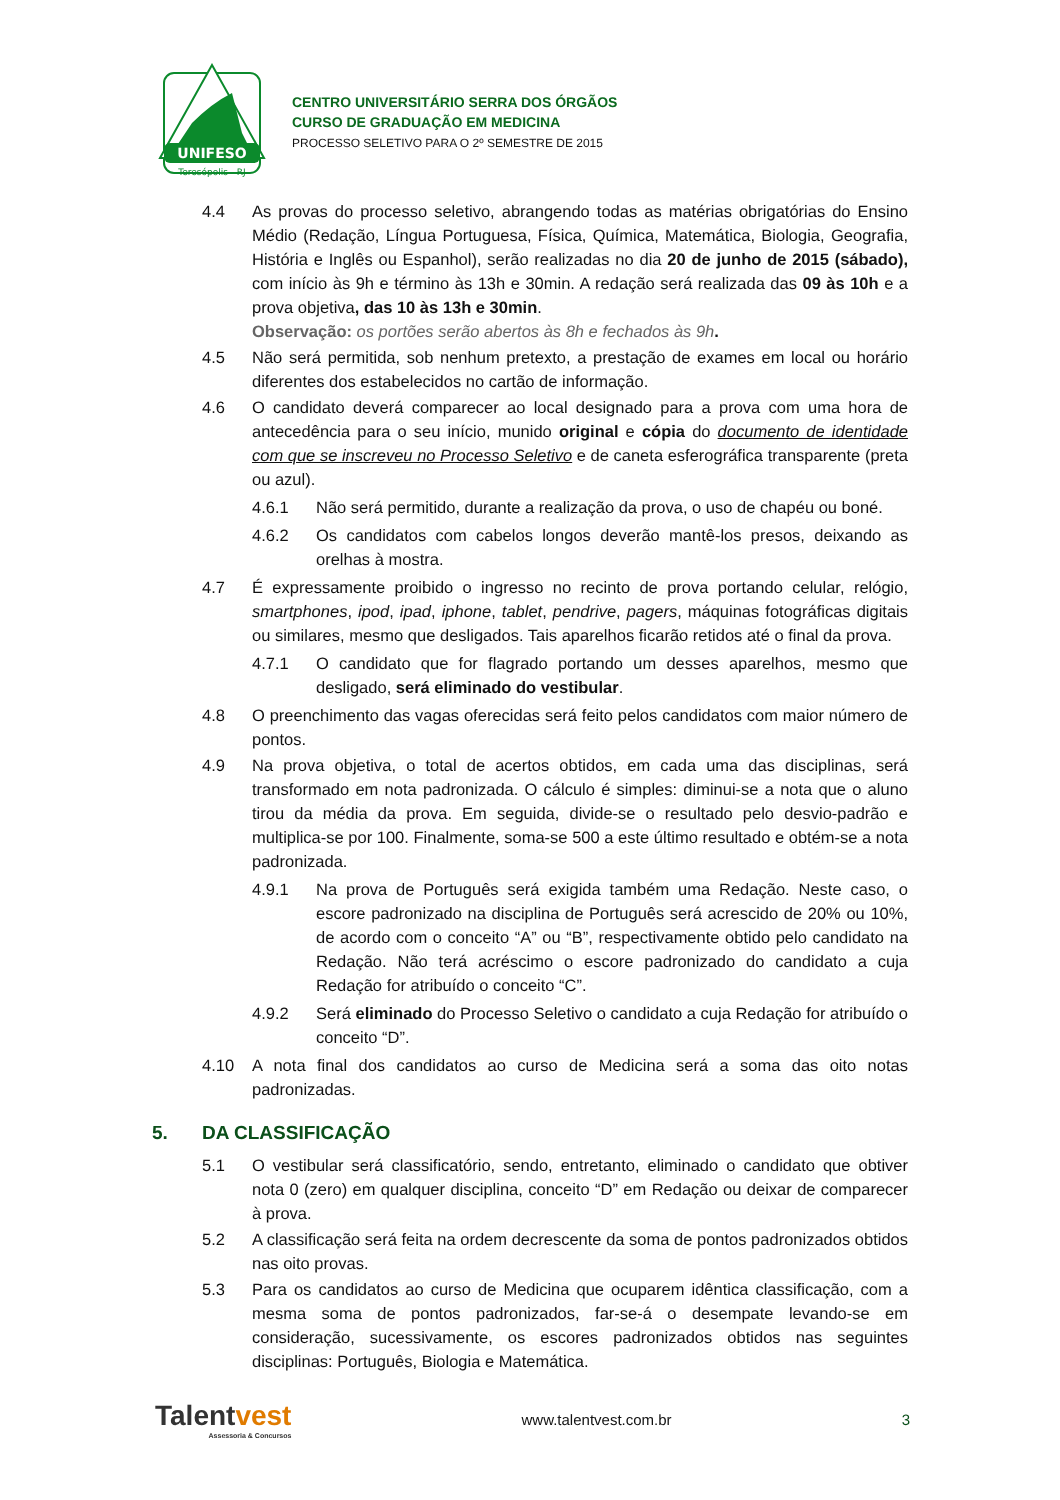UNIFESO
Teresópolis - RJ
CENTRO UNIVERSITÁRIO SERRA DOS ÓRGÃOS
CURSO DE GRADUAÇÃO EM MEDICINA
PROCESSO SELETIVO PARA O 2º SEMESTRE DE 2015
4.4 As provas do processo seletivo, abrangendo todas as matérias obrigatórias do Ensino Médio (Redação, Língua Portuguesa, Física, Química, Matemática, Biologia, Geografia, História e Inglês ou Espanhol), serão realizadas no dia 20 de junho de 2015 (sábado), com início às 9h e término às 13h e 30min. A redação será realizada das 09 às 10h e a prova objetiva, das 10 às 13h e 30min.
Observação: os portões serão abertos às 8h e fechados às 9h.
4.5 Não será permitida, sob nenhum pretexto, a prestação de exames em local ou horário diferentes dos estabelecidos no cartão de informação.
4.6 O candidato deverá comparecer ao local designado para a prova com uma hora de antecedência para o seu início, munido original e cópia do documento de identidade com que se inscreveu no Processo Seletivo e de caneta esferográfica transparente (preta ou azul).
4.6.1 Não será permitido, durante a realização da prova, o uso de chapéu ou boné.
4.6.2 Os candidatos com cabelos longos deverão mantê-los presos, deixando as orelhas à mostra.
4.7 É expressamente proibido o ingresso no recinto de prova portando celular, relógio, smartphones, ipod, ipad, iphone, tablet, pendrive, pagers, máquinas fotográficas digitais ou similares, mesmo que desligados. Tais aparelhos ficarão retidos até o final da prova.
4.7.1 O candidato que for flagrado portando um desses aparelhos, mesmo que desligado, será eliminado do vestibular.
4.8 O preenchimento das vagas oferecidas será feito pelos candidatos com maior número de pontos.
4.9 Na prova objetiva, o total de acertos obtidos, em cada uma das disciplinas, será transformado em nota padronizada. O cálculo é simples: diminui-se a nota que o aluno tirou da média da prova. Em seguida, divide-se o resultado pelo desvio-padrão e multiplica-se por 100. Finalmente, soma-se 500 a este último resultado e obtém-se a nota padronizada.
4.9.1 Na prova de Português será exigida também uma Redação. Neste caso, o escore padronizado na disciplina de Português será acrescido de 20% ou 10%, de acordo com o conceito “A” ou “B”, respectivamente obtido pelo candidato na Redação. Não terá acréscimo o escore padronizado do candidato a cuja Redação for atribuído o conceito “C”.
4.9.2 Será eliminado do Processo Seletivo o candidato a cuja Redação for atribuído o conceito “D”.
4.10 A nota final dos candidatos ao curso de Medicina será a soma das oito notas padronizadas.
5. DA CLASSIFICAÇÃO
5.1 O vestibular será classificatório, sendo, entretanto, eliminado o candidato que obtiver nota 0 (zero) em qualquer disciplina, conceito “D” em Redação ou deixar de comparecer à prova.
5.2 A classificação será feita na ordem decrescente da soma de pontos padronizados obtidos nas oito provas.
5.3 Para os candidatos ao curso de Medicina que ocuparem idêntica classificação, com a mesma soma de pontos padronizados, far-se-á o desempate levando-se em consideração, sucessivamente, os escores padronizados obtidos nas seguintes disciplinas: Português, Biologia e Matemática.
Talentvest
Assessoria & Concursos
www.talentvest.com.br 3